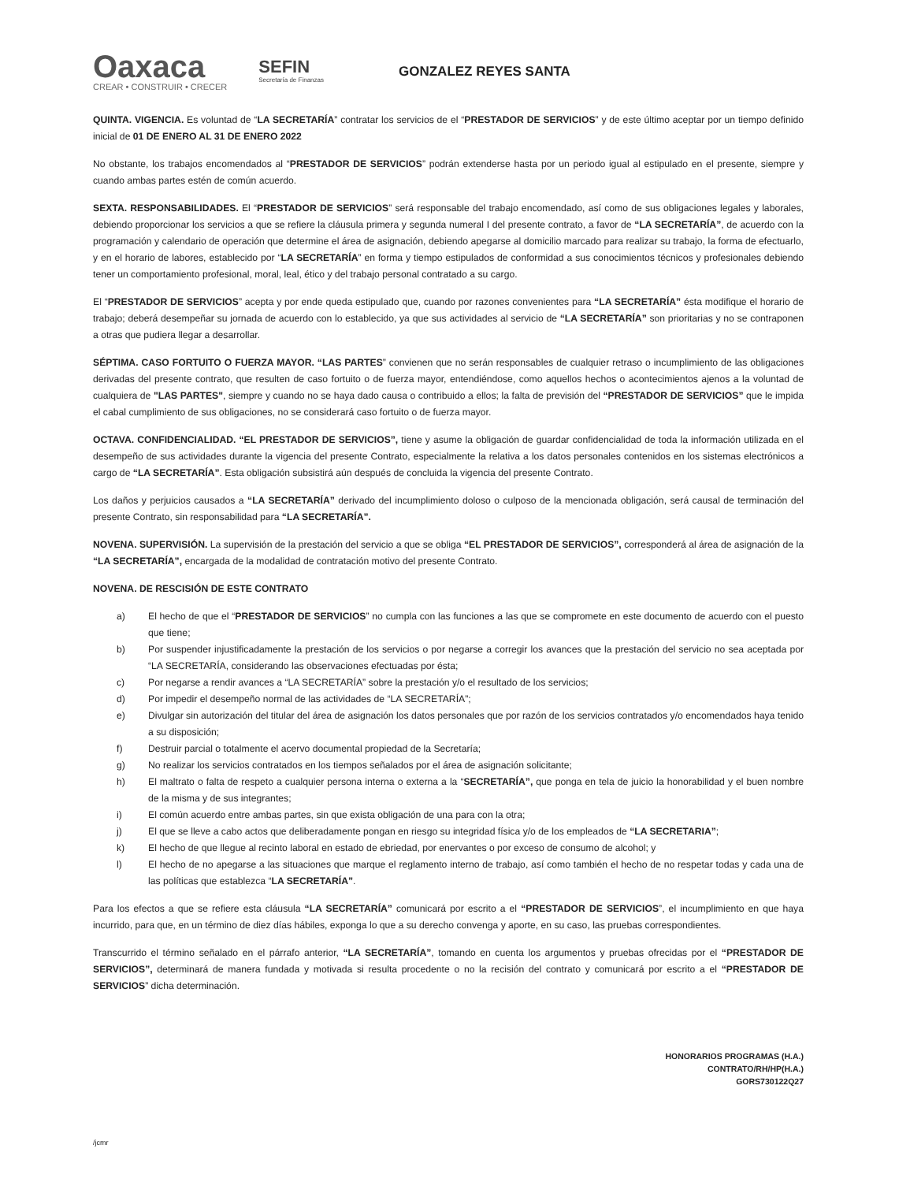Oaxaca
CREAR • CONSTRUIR • CRECER
SEFIN
Secretaría de Finanzas
GONZALEZ REYES SANTA
QUINTA. VIGENCIA. Es voluntad de “LA SECRETARÍA” contratar los servicios de el “PRESTADOR DE SERVICIOS” y de este último aceptar por un tiempo definido inicial de 01 DE ENERO AL 31 DE ENERO 2022
No obstante, los trabajos encomendados al “PRESTADOR DE SERVICIOS” podrán extenderse hasta por un periodo igual al estipulado en el presente, siempre y cuando ambas partes estén de común acuerdo.
SEXTA. RESPONSABILIDADES. El “PRESTADOR DE SERVICIOS” será responsable del trabajo encomendado, así como de sus obligaciones legales y laborales, debiendo proporcionar los servicios a que se refiere la cláusula primera y segunda numeral I del presente contrato, a favor de “LA SECRETARÍA”, de acuerdo con la programación y calendario de operación que determine el área de asignación, debiendo apegarse al domicilio marcado para realizar su trabajo, la forma de efectuarlo, y en el horario de labores, establecido por “LA SECRETARÍA” en forma y tiempo estipulados de conformidad a sus conocimientos técnicos y profesionales debiendo tener un comportamiento profesional, moral, leal, ético y del trabajo personal contratado a su cargo.
El “PRESTADOR DE SERVICIOS” acepta y por ende queda estipulado que, cuando por razones convenientes para “LA SECRETARÍA” ésta modifique el horario de trabajo; deberá desempeñar su jornada de acuerdo con lo establecido, ya que sus actividades al servicio de “LA SECRETARÍA” son prioritarias y no se contraponen a otras que pudiera llegar a desarrollar.
SÉPTIMA. CASO FORTUITO O FUERZA MAYOR. “LAS PARTES” convienen que no serán responsables de cualquier retraso o incumplimiento de las obligaciones derivadas del presente contrato, que resulten de caso fortuito o de fuerza mayor, entendiéndose, como aquellos hechos o acontecimientos ajenos a la voluntad de cualquiera de "LAS PARTES", siempre y cuando no se haya dado causa o contribuido a ellos; la falta de previsión del “PRESTADOR DE SERVICIOS” que le impida el cabal cumplimiento de sus obligaciones, no se considerará caso fortuito o de fuerza mayor.
OCTAVA. CONFIDENCIALIDAD. “EL PRESTADOR DE SERVICIOS”, tiene y asume la obligación de guardar confidencialidad de toda la información utilizada en el desempeño de sus actividades durante la vigencia del presente Contrato, especialmente la relativa a los datos personales contenidos en los sistemas electrónicos a cargo de “LA SECRETARÍA”. Esta obligación subsistirá aún después de concluida la vigencia del presente Contrato.
Los daños y perjuicios causados a “LA SECRETARÍA” derivado del incumplimiento doloso o culposo de la mencionada obligación, será causal de terminación del presente Contrato, sin responsabilidad para “LA SECRETARÍA”.
NOVENA. SUPERVISIÓN. La supervisión de la prestación del servicio a que se obliga “EL PRESTADOR DE SERVICIOS”, corresponderá al área de asignación de la “LA SECRETARÍA”, encargada de la modalidad de contratación motivo del presente Contrato.
NOVENA. DE RESCISIÓN DE ESTE CONTRATO
a) El hecho de que el “PRESTADOR DE SERVICIOS” no cumpla con las funciones a las que se compromete en este documento de acuerdo con el puesto que tiene;
b) Por suspender injustificadamente la prestación de los servicios o por negarse a corregir los avances que la prestación del servicio no sea aceptada por “LA SECRETARÍA, considerando las observaciones efectuadas por ésta;
c) Por negarse a rendir avances a “LA SECRETARÍA” sobre la prestación y/o el resultado de los servicios;
d) Por impedir el desempeño normal de las actividades de “LA SECRETARÍA”;
e) Divulgar sin autorización del titular del área de asignación los datos personales que por razón de los servicios contratados y/o encomendados haya tenido a su disposición;
f) Destruir parcial o totalmente el acervo documental propiedad de la Secretaría;
g) No realizar los servicios contratados en los tiempos señalados por el área de asignación solicitante;
h) El maltrato o falta de respeto a cualquier persona interna o externa a la “SECRETARÍA”, que ponga en tela de juicio la honorabilidad y el buen nombre de la misma y de sus integrantes;
i) El común acuerdo entre ambas partes, sin que exista obligación de una para con la otra;
j) El que se lleve a cabo actos que deliberadamente pongan en riesgo su integridad física y/o de los empleados de “LA SECRETARIA”;
k) El hecho de que llegue al recinto laboral en estado de ebriedad, por enervantes o por exceso de consumo de alcohol; y
l) El hecho de no apegarse a las situaciones que marque el reglamento interno de trabajo, así como también el hecho de no respetar todas y cada una de las políticas que establezca “LA SECRETARÍA”.
Para los efectos a que se refiere esta cláusula “LA SECRETARÍA” comunicará por escrito a el “PRESTADOR DE SERVICIOS”, el incumplimiento en que haya incurrido, para que, en un término de diez días hábiles, exponga lo que a su derecho convenga y aporte, en su caso, las pruebas correspondientes.
Transcurrido el término señalado en el párrafo anterior, “LA SECRETARÍA”, tomando en cuenta los argumentos y pruebas ofrecidas por el “PRESTADOR DE SERVICIOS”, determinará de manera fundada y motivada si resulta procedente o no la recisión del contrato y comunicará por escrito a el “PRESTADOR DE SERVICIOS” dicha determinación.
HONORARIOS PROGRAMAS (H.A.)
CONTRATO/RH/HP(H.A.)
GORS730122Q27
/jcmr